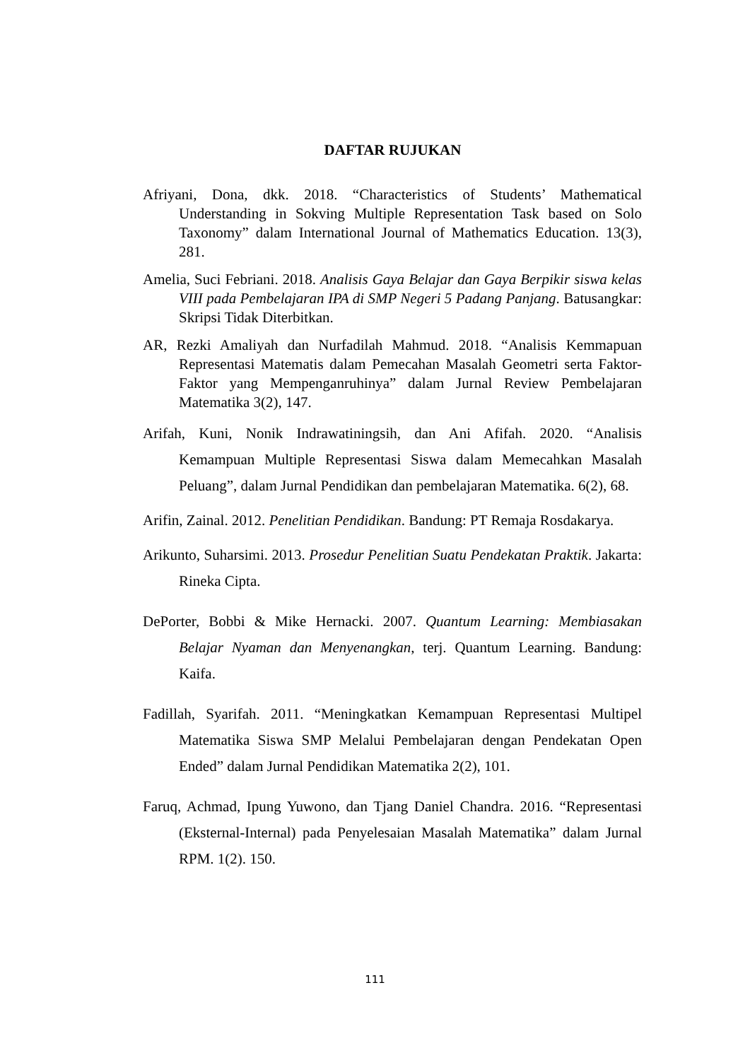DAFTAR RUJUKAN
Afriyani, Dona, dkk. 2018. “Characteristics of Students’ Mathematical Understanding in Sokving Multiple Representation Task based on Solo Taxonomy” dalam International Journal of Mathematics Education. 13(3), 281.
Amelia, Suci Febriani. 2018. Analisis Gaya Belajar dan Gaya Berpikir siswa kelas VIII pada Pembelajaran IPA di SMP Negeri 5 Padang Panjang. Batusangkar: Skripsi Tidak Diterbitkan.
AR, Rezki Amaliyah dan Nurfadilah Mahmud. 2018. “Analisis Kemmapuan Representasi Matematis dalam Pemecahan Masalah Geometri serta Faktor-Faktor yang Mempenganruhinya” dalam Jurnal Review Pembelajaran Matematika 3(2), 147.
Arifah, Kuni, Nonik Indrawatiningsih, dan Ani Afifah. 2020. “Analisis Kemampuan Multiple Representasi Siswa dalam Memecahkan Masalah Peluang”, dalam Jurnal Pendidikan dan pembelajaran Matematika. 6(2), 68.
Arifin, Zainal. 2012. Penelitian Pendidikan. Bandung: PT Remaja Rosdakarya.
Arikunto, Suharsimi. 2013. Prosedur Penelitian Suatu Pendekatan Praktik. Jakarta: Rineka Cipta.
DePorter, Bobbi & Mike Hernacki. 2007. Quantum Learning: Membiasakan Belajar Nyaman dan Menyenangkan, terj. Quantum Learning. Bandung: Kaifa.
Fadillah, Syarifah. 2011. “Meningkatkan Kemampuan Representasi Multipel Matematika Siswa SMP Melalui Pembelajaran dengan Pendekatan Open Ended” dalam Jurnal Pendidikan Matematika 2(2), 101.
Faruq, Achmad, Ipung Yuwono, dan Tjang Daniel Chandra. 2016. “Representasi (Eksternal-Internal) pada Penyelesaian Masalah Matematika” dalam Jurnal RPM. 1(2). 150.
111